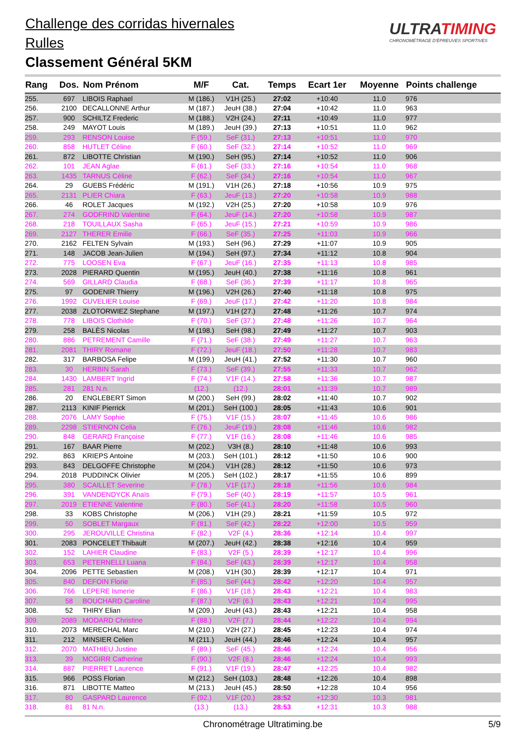Challenge des corridas hivernales
Rulles
Classement Général 5KM
ULTRATIMING
CHRONOMÉTRAGE D'ÉPREUVES SPORTIVES
| Rang | Dos. | Nom Prénom | M/F | Cat. | Temps | Ecart 1er | Moyenne | Points challenge |
| --- | --- | --- | --- | --- | --- | --- | --- | --- |
| 255. | 697 | LIBOIS Raphael | M (186.) | V1H (25.) | 27:02 | +10:40 | 11.0 | 976 |
| 256. | 2100 | DECALLONNE Arthur | M (187.) | JeuH (38.) | 27:04 | +10:42 | 11.0 | 963 |
| 257. | 900 | SCHILTZ Frederic | M (188.) | V2H (24.) | 27:11 | +10:49 | 11.0 | 977 |
| 258. | 249 | MAYOT Louis | M (189.) | JeuH (39.) | 27:13 | +10:51 | 11.0 | 962 |
| 259. | 293 | RENSON Louise | F (59.) | SeF (31.) | 27:13 | +10:51 | 11.0 | 970 |
| 260. | 858 | HUTLET Céline | F (60.) | SeF (32.) | 27:14 | +10:52 | 11.0 | 969 |
| 261. | 872 | LIBOTTE Christian | M (190.) | SeH (95.) | 27:14 | +10:52 | 11.0 | 906 |
| 262. | 101 | JEAN Aglae | F (61.) | SeF (33.) | 27:16 | +10:54 | 11.0 | 968 |
| 263. | 1435 | TARNUS Céline | F (62.) | SeF (34.) | 27:16 | +10:54 | 11.0 | 967 |
| 264. | 29 | GUEBS Frédéric | M (191.) | V1H (26.) | 27:18 | +10:56 | 10.9 | 975 |
| 265. | 2131 | PLIER Chiara | F (63.) | JeuF (13.) | 27:20 | +10:58 | 10.9 | 988 |
| 266. | 46 | ROLET Jacques | M (192.) | V2H (25.) | 27:20 | +10:58 | 10.9 | 976 |
| 267. | 274 | GODFRIND Valentine | F (64.) | JeuF (14.) | 27:20 | +10:58 | 10.9 | 987 |
| 268. | 218 | TOUILLAUX Sasha | F (65.) | JeuF (15.) | 27:21 | +10:59 | 10.9 | 986 |
| 269. | 2127 | THERER Emilie | F (66.) | SeF (35.) | 27:25 | +11:03 | 10.9 | 966 |
| 270. | 2162 | FELTEN Sylvain | M (193.) | SeH (96.) | 27:29 | +11:07 | 10.9 | 905 |
| 271. | 148 | JACOB Jean-Julien | M (194.) | SeH (97.) | 27:34 | +11:12 | 10.8 | 904 |
| 272. | 775 | LOOSEN Eva | F (67.) | JeuF (16.) | 27:35 | +11:13 | 10.8 | 985 |
| 273. | 2028 | PIERARD Quentin | M (195.) | JeuH (40.) | 27:38 | +11:16 | 10.8 | 961 |
| 274. | 569 | GILLARD Claudia | F (68.) | SeF (36.) | 27:39 | +11:17 | 10.8 | 965 |
| 275. | 97 | GODENIR Thierry | M (196.) | V2H (26.) | 27:40 | +11:18 | 10.8 | 975 |
| 276. | 1992 | CUVELIER Louise | F (69.) | JeuF (17.) | 27:42 | +11:20 | 10.8 | 984 |
| 277. | 2038 | ZLOTORWIEZ Stephane | M (197.) | V1H (27.) | 27:48 | +11:26 | 10.7 | 974 |
| 278. | 778 | LIBOIS Clothilde | F (70.) | SeF (37.) | 27:48 | +11:26 | 10.7 | 964 |
| 279. | 258 | BALÈS Nicolas | M (198.) | SeH (98.) | 27:49 | +11:27 | 10.7 | 903 |
| 280. | 886 | PETREMENT Camille | F (71.) | SeF (38.) | 27:49 | +11:27 | 10.7 | 963 |
| 281. | 2081 | THIRY Romane | F (72.) | JeuF (18.) | 27:50 | +11:28 | 10.7 | 983 |
| 282. | 317 | BARBOSA Felipe | M (199.) | JeuH (41.) | 27:52 | +11:30 | 10.7 | 960 |
| 283. | 30 | HERBIN Sarah | F (73.) | SeF (39.) | 27:55 | +11:33 | 10.7 | 962 |
| 284. | 1430 | LAMBERT Ingrid | F (74.) | V1F (14.) | 27:58 | +11:36 | 10.7 | 987 |
| 285. | 281 | 281 N.n. | (12.) | (12.) | 28:01 | +11:39 | 10.7 | 989 |
| 286. | 20 | ENGLEBERT Simon | M (200.) | SeH (99.) | 28:02 | +11:40 | 10.7 | 902 |
| 287. | 2113 | KINIF Pierrick | M (201.) | SeH (100.) | 28:05 | +11:43 | 10.6 | 901 |
| 288. | 2076 | LAMY Sophie | F (75.) | V1F (15.) | 28:07 | +11:45 | 10.6 | 986 |
| 289. | 2298 | STIERNON Celia | F (76.) | JeuF (19.) | 28:08 | +11:46 | 10.6 | 982 |
| 290. | 848 | GERARD Françoise | F (77.) | V1F (16.) | 28:08 | +11:46 | 10.6 | 985 |
| 291. | 167 | BAAR Pierre | M (202.) | V3H (8.) | 28:10 | +11:48 | 10.6 | 993 |
| 292. | 863 | KRIEPS Antoine | M (203.) | SeH (101.) | 28:12 | +11:50 | 10.6 | 900 |
| 293. | 843 | DELGOFFE Christophe | M (204.) | V1H (28.) | 28:12 | +11:50 | 10.6 | 973 |
| 294. | 2018 | PUDDINCK Olivier | M (205.) | SeH (102.) | 28:17 | +11:55 | 10.6 | 899 |
| 295. | 380 | SCAILLET Severine | F (78.) | V1F (17.) | 28:18 | +11:56 | 10.6 | 984 |
| 296. | 391 | VANDENDYCK Anaïs | F (79.) | SeF (40.) | 28:19 | +11:57 | 10.5 | 961 |
| 297. | 2019 | ETIENNE Valentine | F (80.) | SeF (41.) | 28:20 | +11:58 | 10.5 | 960 |
| 298. | 33 | KOBS Christophe | M (206.) | V1H (29.) | 28:21 | +11:59 | 10.5 | 972 |
| 299. | 50 | SOBLET Margaux | F (81.) | SeF (42.) | 28:22 | +12:00 | 10.5 | 959 |
| 300. | 295 | JEROUVILLE Christina | F (82.) | V2F (4.) | 28:36 | +12:14 | 10.4 | 997 |
| 301. | 2083 | PONCELET Thibault | M (207.) | JeuH (42.) | 28:38 | +12:16 | 10.4 | 959 |
| 302. | 152 | LAHIER Claudine | F (83.) | V2F (5.) | 28:39 | +12:17 | 10.4 | 996 |
| 303. | 653 | PETERNELLI Luana | F (84.) | SeF (43.) | 28:39 | +12:17 | 10.4 | 958 |
| 304. | 2096 | PETTE Sebastien | M (208.) | V1H (30.) | 28:39 | +12:17 | 10.4 | 971 |
| 305. | 840 | DEFOIN Florie | F (85.) | SeF (44.) | 28:42 | +12:20 | 10.4 | 957 |
| 306. | 766 | LEPERE Ismerie | F (86.) | V1F (18.) | 28:43 | +12:21 | 10.4 | 983 |
| 307. | 58 | BOUCHARD Caroline | F (87.) | V2F (6.) | 28:43 | +12:21 | 10.4 | 995 |
| 308. | 52 | THIRY Elian | M (209.) | JeuH (43.) | 28:43 | +12:21 | 10.4 | 958 |
| 309. | 2089 | MODARD Christine | F (88.) | V2F (7.) | 28:44 | +12:22 | 10.4 | 994 |
| 310. | 2073 | MERECHAL Marc | M (210.) | V2H (27.) | 28:45 | +12:23 | 10.4 | 974 |
| 311. | 212 | MINSIER Celien | M (211.) | JeuH (44.) | 28:46 | +12:24 | 10.4 | 957 |
| 312. | 2070 | MATHIEU Justine | F (89.) | SeF (45.) | 28:46 | +12:24 | 10.4 | 956 |
| 313. | 39 | MCGIRR Catherine | F (90.) | V2F (8.) | 28:46 | +12:24 | 10.4 | 993 |
| 314. | 887 | PIERRET Laurence | F (91.) | V1F (19.) | 28:47 | +12:25 | 10.4 | 982 |
| 315. | 966 | POSS Florian | M (212.) | SeH (103.) | 28:48 | +12:26 | 10.4 | 898 |
| 316. | 871 | LIBOTTE Matteo | M (213.) | JeuH (45.) | 28:50 | +12:28 | 10.4 | 956 |
| 317. | 80 | GASPARD Laurence | F (92.) | V1F (20.) | 28:52 | +12:30 | 10.3 | 981 |
| 318. | 81 | 81 N.n. | (13.) | (13.) | 28:53 | +12:31 | 10.3 | 988 |
Chronométrage Ultratiming.be 5/9